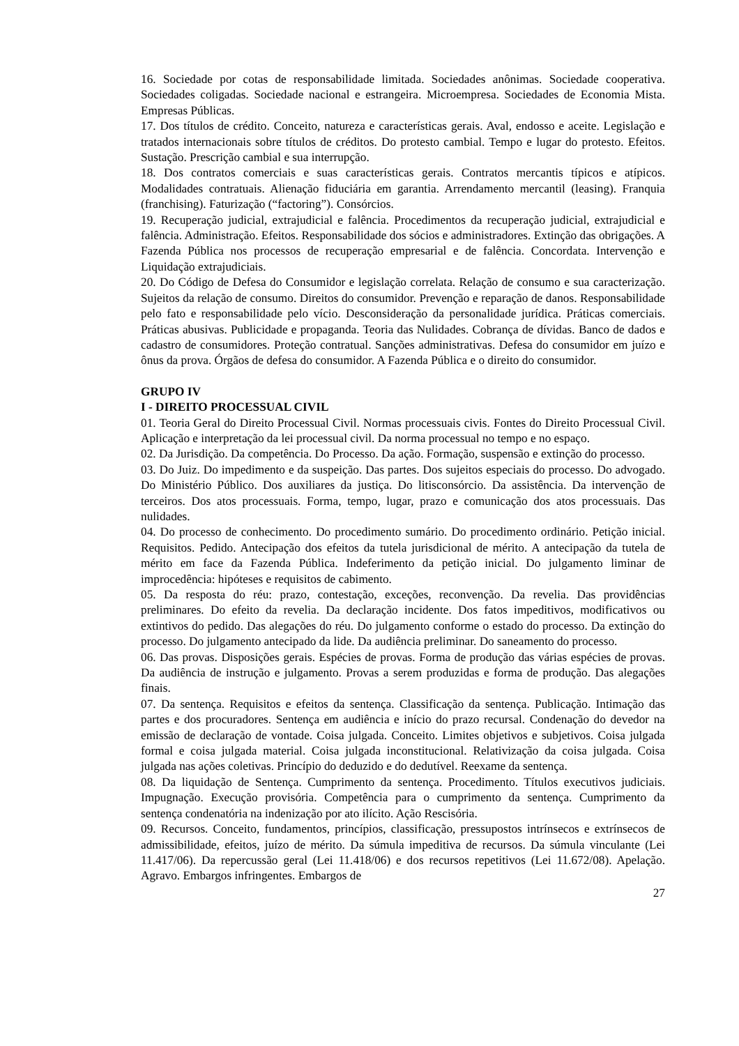16. Sociedade por cotas de responsabilidade limitada. Sociedades anônimas. Sociedade cooperativa. Sociedades coligadas. Sociedade nacional e estrangeira. Microempresa. Sociedades de Economia Mista. Empresas Públicas.
17. Dos títulos de crédito. Conceito, natureza e características gerais. Aval, endosso e aceite. Legislação e tratados internacionais sobre títulos de créditos. Do protesto cambial. Tempo e lugar do protesto. Efeitos. Sustação. Prescrição cambial e sua interrupção.
18. Dos contratos comerciais e suas características gerais. Contratos mercantis típicos e atípicos. Modalidades contratuais. Alienação fiduciária em garantia. Arrendamento mercantil (leasing). Franquia (franchising). Faturização (“factoring”). Consórcios.
19. Recuperação judicial, extrajudicial e falência. Procedimentos da recuperação judicial, extrajudicial e falência. Administração. Efeitos. Responsabilidade dos sócios e administradores. Extinção das obrigações. A Fazenda Pública nos processos de recuperação empresarial e de falência. Concordata. Intervenção e Liquidação extrajudiciais.
20. Do Código de Defesa do Consumidor e legislação correlata. Relação de consumo e sua caracterização. Sujeitos da relação de consumo. Direitos do consumidor. Prevenção e reparação de danos. Responsabilidade pelo fato e responsabilidade pelo vício. Desconsideração da personalidade jurídica. Práticas comerciais. Práticas abusivas. Publicidade e propaganda. Teoria das Nulidades. Cobrança de dívidas. Banco de dados e cadastro de consumidores. Proteção contratual. Sanções administrativas. Defesa do consumidor em juízo e ônus da prova. Órgãos de defesa do consumidor. A Fazenda Pública e o direito do consumidor.
GRUPO IV
I - DIREITO PROCESSUAL CIVIL
01. Teoria Geral do Direito Processual Civil. Normas processuais civis. Fontes do Direito Processual Civil. Aplicação e interpretação da lei processual civil. Da norma processual no tempo e no espaço.
02. Da Jurisdição. Da competência. Do Processo. Da ação. Formação, suspensão e extinção do processo.
03. Do Juiz. Do impedimento e da suspeição. Das partes. Dos sujeitos especiais do processo. Do advogado. Do Ministério Público. Dos auxiliares da justiça. Do litisconsórcio. Da assistência. Da intervenção de terceiros. Dos atos processuais. Forma, tempo, lugar, prazo e comunicação dos atos processuais. Das nulidades.
04. Do processo de conhecimento. Do procedimento sumário. Do procedimento ordinário. Petição inicial. Requisitos. Pedido. Antecipação dos efeitos da tutela jurisdicional de mérito. A antecipação da tutela de mérito em face da Fazenda Pública. Indeferimento da petição inicial. Do julgamento liminar de improcedência: hipóteses e requisitos de cabimento.
05. Da resposta do réu: prazo, contestação, exceções, reconvenção. Da revelia. Das providências preliminares. Do efeito da revelia. Da declaração incidente. Dos fatos impeditivos, modificativos ou extintivos do pedido. Das alegações do réu. Do julgamento conforme o estado do processo. Da extinção do processo. Do julgamento antecipado da lide. Da audiência preliminar. Do saneamento do processo.
06. Das provas. Disposições gerais. Espécies de provas. Forma de produção das várias espécies de provas. Da audiência de instrução e julgamento. Provas a serem produzidas e forma de produção. Das alegações finais.
07. Da sentença. Requisitos e efeitos da sentença. Classificação da sentença. Publicação. Intimação das partes e dos procuradores. Sentença em audiência e início do prazo recursal. Condenação do devedor na emissão de declaração de vontade. Coisa julgada. Conceito. Limites objetivos e subjetivos. Coisa julgada formal e coisa julgada material. Coisa julgada inconstitucional. Relativização da coisa julgada. Coisa julgada nas ações coletivas. Princípio do deduzido e do dedutível. Reexame da sentença.
08. Da liquidação de Sentença. Cumprimento da sentença. Procedimento. Títulos executivos judiciais. Impugnação. Execução provisória. Competência para o cumprimento da sentença. Cumprimento da sentença condenatória na indenização por ato ilícito. Ação Rescisória.
09. Recursos. Conceito, fundamentos, princípios, classificação, pressupostos intrínsecos e extrínsecos de admissibilidade, efeitos, juízo de mérito. Da súmula impeditiva de recursos. Da súmula vinculante (Lei 11.417/06). Da repercussão geral (Lei 11.418/06) e dos recursos repetitivos (Lei 11.672/08). Apelação. Agravo. Embargos infringentes. Embargos de
27